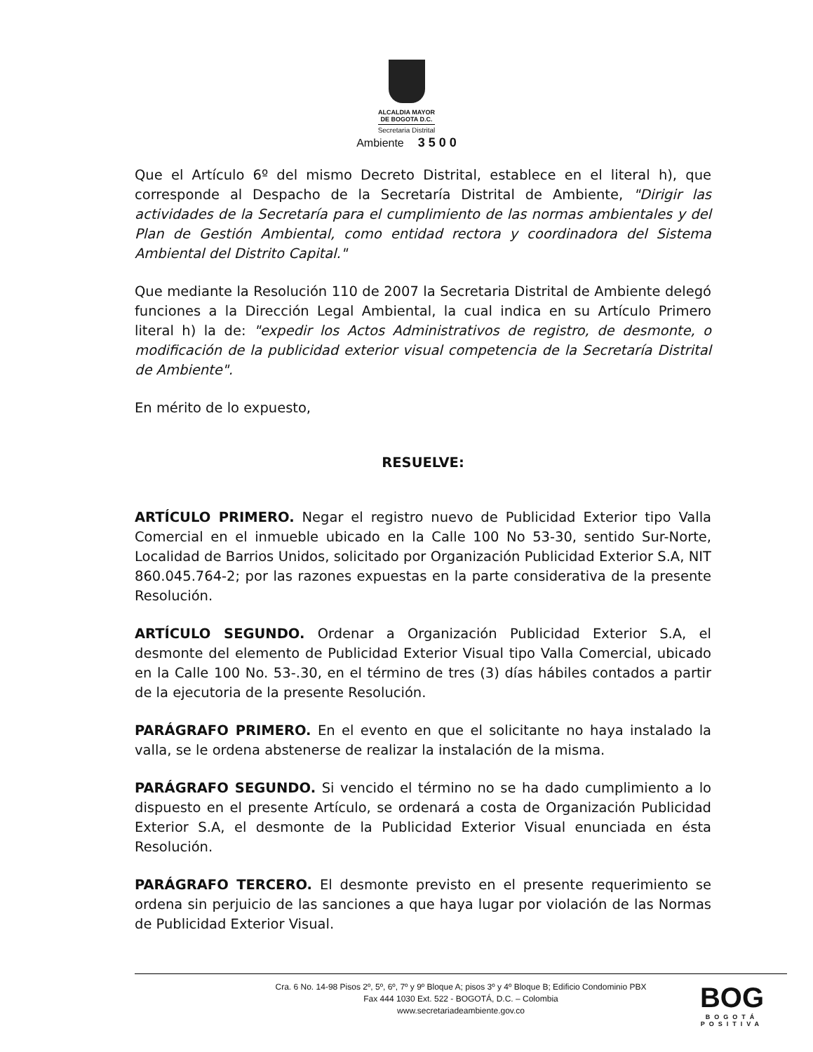ALCALDIA MAYOR
DE BOGOTA D.C.
Secretaria Distrital
Ambiente 3 5 0 0
Que el Artículo 6º del mismo Decreto Distrital, establece en el literal h), que corresponde al Despacho de la Secretaría Distrital de Ambiente, "Dirigir las actividades de la Secretaría para el cumplimiento de las normas ambientales y del Plan de Gestión Ambiental, como entidad rectora y coordinadora del Sistema Ambiental del Distrito Capital."
Que mediante la Resolución 110 de 2007 la Secretaria Distrital de Ambiente delegó funciones a la Dirección Legal Ambiental, la cual indica en su Artículo Primero literal h) la de: "expedir los Actos Administrativos de registro, de desmonte, o modificación de la publicidad exterior visual competencia de la Secretaría Distrital de Ambiente".
En mérito de lo expuesto,
RESUELVE:
ARTÍCULO PRIMERO. Negar el registro nuevo de Publicidad Exterior tipo Valla Comercial en el inmueble ubicado en la Calle 100 No 53-30, sentido Sur-Norte, Localidad de Barrios Unidos, solicitado por Organización Publicidad Exterior S.A, NIT 860.045.764-2; por las razones expuestas en la parte considerativa de la presente Resolución.
ARTÍCULO SEGUNDO. Ordenar a Organización Publicidad Exterior S.A, el desmonte del elemento de Publicidad Exterior Visual tipo Valla Comercial, ubicado en la Calle 100 No. 53-.30, en el término de tres (3) días hábiles contados a partir de la ejecutoria de la presente Resolución.
PARÁGRAFO PRIMERO. En el evento en que el solicitante no haya instalado la valla, se le ordena abstenerse de realizar la instalación de la misma.
PARÁGRAFO SEGUNDO. Si vencido el término no se ha dado cumplimiento a lo dispuesto en el presente Artículo, se ordenará a costa de Organización Publicidad Exterior S.A, el desmonte de la Publicidad Exterior Visual enunciada en ésta Resolución.
PARÁGRAFO TERCERO. El desmonte previsto en el presente requerimiento se ordena sin perjuicio de las sanciones a que haya lugar por violación de las Normas de Publicidad Exterior Visual.
Cra. 6 No. 14-98 Pisos 2º, 5º, 6º, 7º y 9º Bloque A; pisos 3º y 4º Bloque B; Edificio Condominio PBX
Fax 444 1030 Ext. 522 - BOGOTÁ, D.C. – Colombia
www.secretariadeambiente.gov.co
BOG
BOGOTÁ
POSITIVA